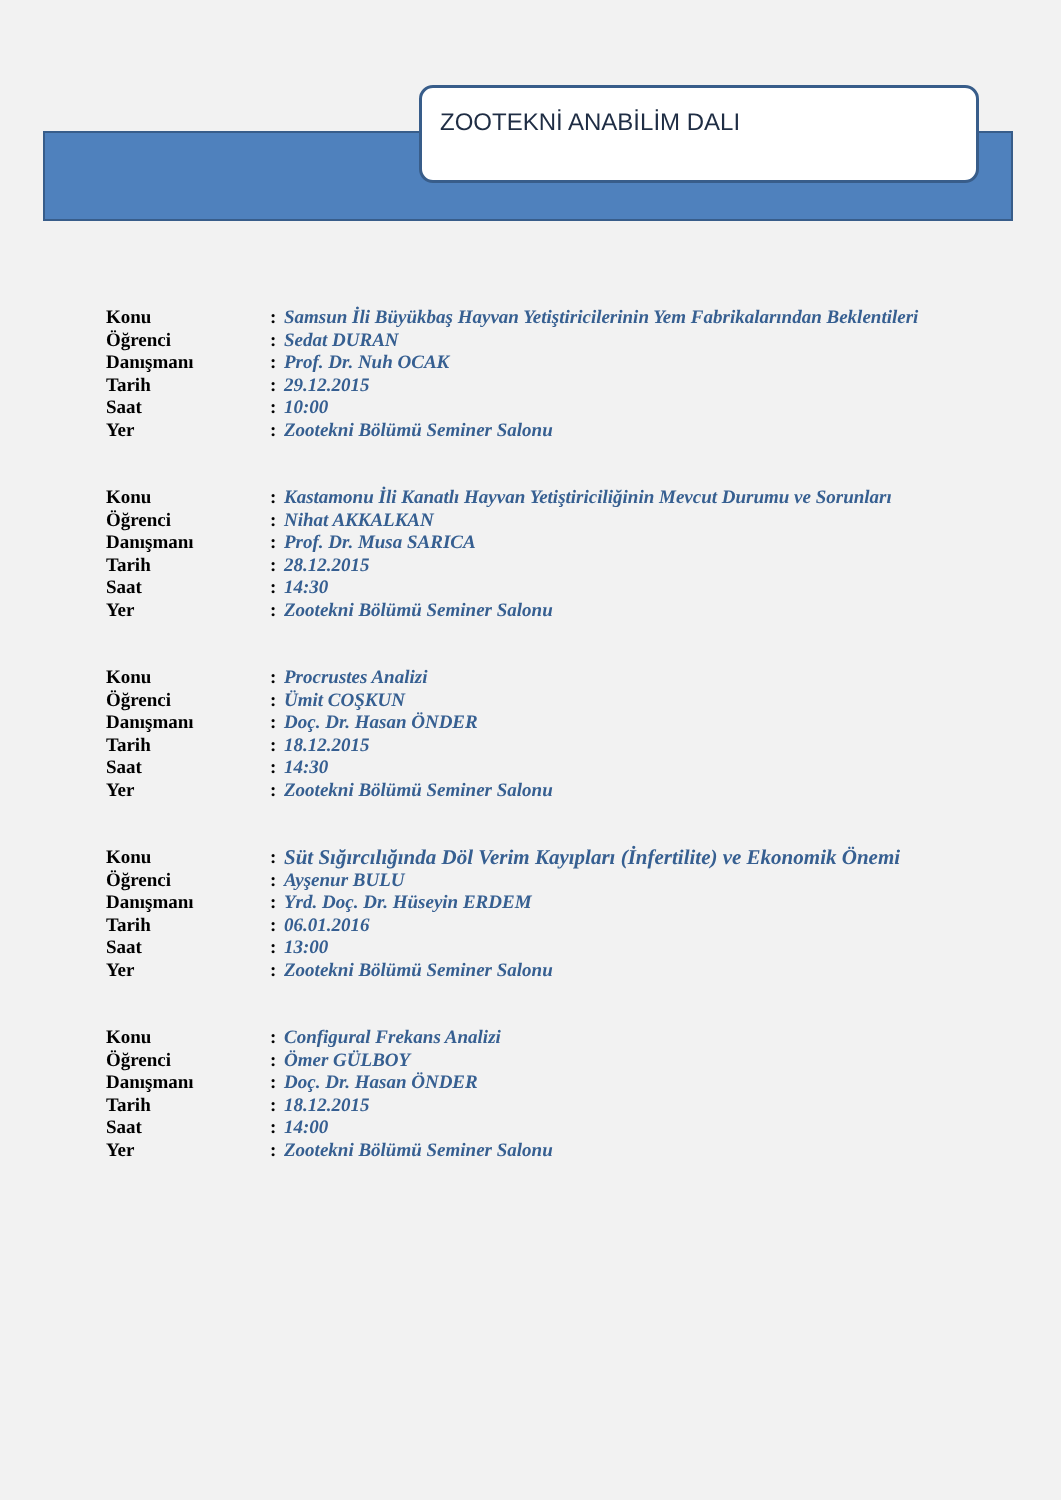ZOOTEKNİ ANABİLİM DALI
Konu: Samsun İli Büyükbaş Hayvan Yetiştiricilerinin Yem Fabrikalarından Beklentileri
Öğrenci: Sedat DURAN
Danışmanı: Prof. Dr. Nuh OCAK
Tarih: 29.12.2015
Saat: 10:00
Yer: Zootekni Bölümü Seminer Salonu
Konu: Kastamonu İli Kanatlı Hayvan Yetiştiriciliğinin Mevcut Durumu ve Sorunları
Öğrenci: Nihat AKKALKAN
Danışmanı: Prof. Dr. Musa SARICA
Tarih: 28.12.2015
Saat: 14:30
Yer: Zootekni Bölümü Seminer Salonu
Konu: Procrustes Analizi
Öğrenci: Ümit COŞKUN
Danışmanı: Doç. Dr. Hasan ÖNDER
Tarih: 18.12.2015
Saat: 14:30
Yer: Zootekni Bölümü Seminer Salonu
Konu: Süt Sığırcılığında Döl Verim Kayıpları (İnfertilite) ve Ekonomik Önemi
Öğrenci: Ayşenur BULU
Danışmanı: Yrd. Doç. Dr. Hüseyin ERDEM
Tarih: 06.01.2016
Saat: 13:00
Yer: Zootekni Bölümü Seminer Salonu
Konu: Configural Frekans Analizi
Öğrenci: Ömer GÜLBOY
Danışmanı: Doç. Dr. Hasan ÖNDER
Tarih: 18.12.2015
Saat: 14:00
Yer: Zootekni Bölümü Seminer Salonu